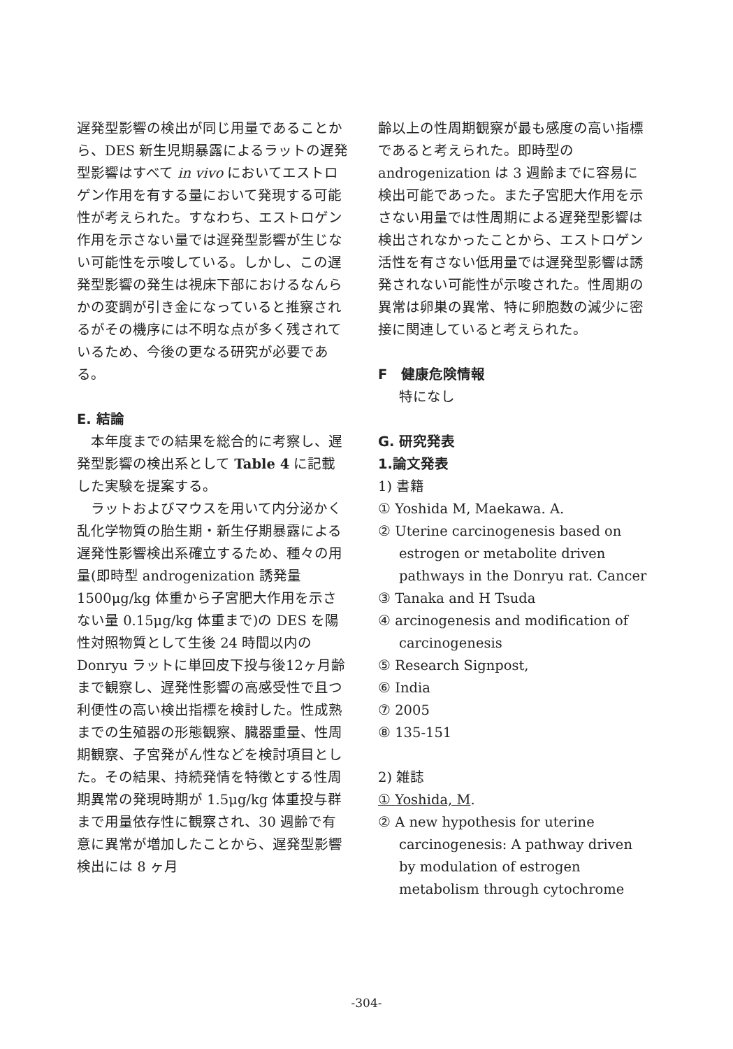遅発型影響の検出が同じ用量であることから、DES 新生児期暴露によるラットの遅発型影響はすべて in vivo においてエストロゲン作用を有する量において発現する可能性が考えられた。すなわち、エストロゲン作用を示さない量では遅発型影響が生じない可能性を示唆している。しかし、この遅発型影響の発生は視床下部におけるなんらかの変調が引き金になっていると推察されるがその機序には不明な点が多く残されているため、今後の更なる研究が必要である。
E. 結論
　本年度までの結果を総合的に考察し、遅発型影響の検出系として Table 4 に記載した実験を提案する。
　ラットおよびマウスを用いて内分泌かく乱化学物質の胎生期・新生仔期暴露による遅発性影響検出系確立するため、種々の用量(即時型 androgenization 誘発量 1500μg/kg 体重から子宮肥大作用を示さない量 0.15μg/kg 体重まで)の DES を陽性対照物質として生後 24 時間以内の Donryu ラットに単回皮下投与後12ヶ月齢まで観察し、遅発性影響の高感受性で且つ利便性の高い検出指標を検討した。性成熟までの生殖器の形態観察、臓器重量、性周期観察、子宮発がん性などを検討項目とした。その結果、持続発情を特徴とする性周期異常の発現時期が 1.5μg/kg 体重投与群まで用量依存性に観察され、30 週齢で有意に異常が増加したことから、遅発型影響検出には 8 ヶ月
齢以上の性周期観察が最も感度の高い指標であると考えられた。即時型の androgenization は 3 週齢までに容易に検出可能であった。また子宮肥大作用を示さない用量では性周期による遅発型影響は検出されなかったことから、エストロゲン活性を有さない低用量では遅発型影響は誘発されない可能性が示唆された。性周期の異常は卵巣の異常、特に卵胞数の減少に密接に関連していると考えられた。
F　健康危険情報
特になし
G. 研究発表
1.論文発表
1) 書籍
① Yoshida M, Maekawa. A.
② Uterine carcinogenesis based on
estrogen or metabolite driven pathways in the Donryu rat. Cancer
③ Tanaka and H Tsuda
④ arcinogenesis and modification of
carcinogenesis
⑤ Research Signpost,
⑥ India
⑦ 2005
⑧ 135-151
2) 雑誌
① Yoshida, M.
② A new hypothesis for uterine
carcinogenesis: A pathway driven by modulation of estrogen metabolism through cytochrome
-304-